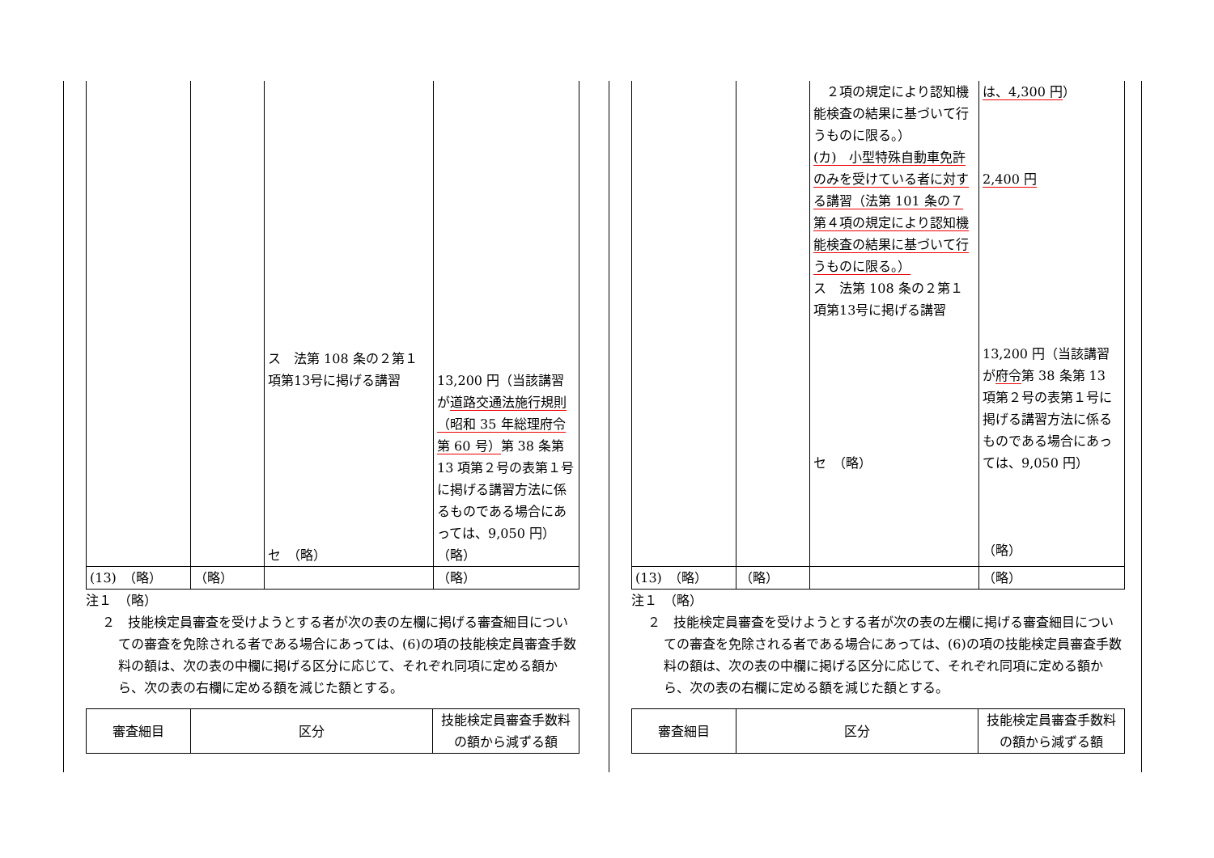| | | ス 法第 108 条の２第１項第13号に掲げる講習 セ （略） | 13,200 円（当該講習が 道路交通法施行規則（昭和 35 年総理府令第 60 号） 第 38 条第 13 項第２号の表第１号に掲げる講習方法に係るものである場合にあっては、9,050 円） （略） |
| (13) （略） | （略） | | （略） |
注１　（略）
２　技能検定員審査を受けようとする者が次の表の左欄に掲げる審査細目についての審査を免除される者である場合にあっては、(6)の項の技能検定員審査手数料の額は、次の表の中欄に掲げる区分に応じて、それぞれ同項に定める額から、次の表の右欄に定める額を減じた額とする。
| 審査細目 | 区分 | 技能検定員審査手数料の額から減ずる額 |
| --- | --- | --- |
| | | ２項の規定により認知機能検査の結果に基づいて行うものに限る。） (カ) 小型特殊自動車免許のみを受けている者に対する講習（法第 101 条の７第４項の規定により認知機能検査の結果に基づいて行うものに限る。） ス 法第 108 条の２第１項第13号に掲げる講習 セ （略） | は、4,300 円 ） 2,400 円 13,200 円（当該講習が 府令 第 38 条第 13 項第２号の表第１号に掲げる講習方法に係るものである場合にあっては、9,050 円） （略） |
| (13) （略） | （略） | | （略） |
注１　（略）
２　技能検定員審査を受けようとする者が次の表の左欄に掲げる審査細目についての審査を免除される者である場合にあっては、(6)の項の技能検定員審査手数料の額は、次の表の中欄に掲げる区分に応じて、それぞれ同項に定める額から、次の表の右欄に定める額を減じた額とする。
| 審査細目 | 区分 | 技能検定員審査手数料の額から減ずる額 |
| --- | --- | --- |